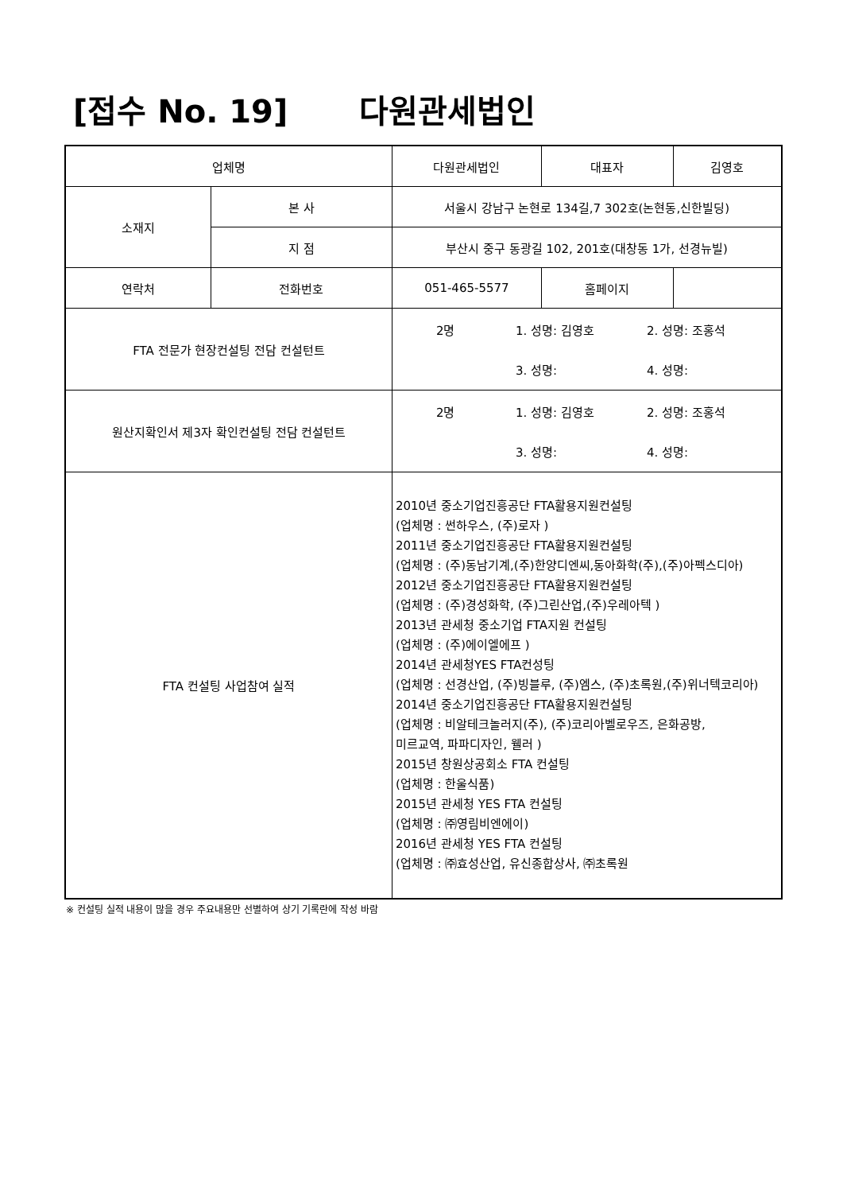[접수 No. 19] 다원관세법인
| 업체명 | | 다원관세법인 | 대표자 | 김영호 |
| 소재지 | 본 사 | 서울시 강남구 논현로 134길,7 302호(논현동,신한빌딩) | | |
| | 지 점 | 부산시 중구 동광길 102, 201호(대창동 1가, 선경뉴빌) | | |
| 연락처 | 전화번호 | 051-465-5577 | 홈페이지 | |
| FTA 전문가 현장컨설팅 전담 컨설턴트 | | / 2명 / 1. 성명: 김영호 / 2. 성명: 조홍석 / / / 3. 성명: / 4. 성명: / | | |
| 원산지확인서 제3자 확인컨설팅 전담 컨설턴트 | | / 2명 / 1. 성명: 김영호 / 2. 성명: 조홍석 / / / 3. 성명: / 4. 성명: / | | |
| FTA 컨설팅 사업참여 실적 | | 2010년 중소기업진흥공단 FTA활용지원컨설팅 (업체명 : 썬하우스, (주)로자 ) 2011년 중소기업진흥공단 FTA활용지원컨설팅 (업체명 : (주)동남기계,(주)한양디엔씨,동아화학(주),(주)아펙스디아) 2012년 중소기업진흥공단 FTA활용지원컨설팅 (업체명 : (주)경성화학, (주)그린산업,(주)우레아텍 ) 2013년 관세청 중소기업 FTA지원 컨설팅 (업체명 : (주)에이엘에프 ) 2014년 관세청YES FTA컨성팅 (업체명 : 선경산업, (주)빙블루, (주)엠스, (주)초록원,(주)위너텍코리아) 2014년 중소기업진흥공단 FTA활용지원컨설팅 (업체명 : 비알테크놀러지(주), (주)코리아벨로우즈, 은화공방, 미르교역, 파파디자인, 웰러 ) 2015년 창원상공회소 FTA 컨설팅 (업체명 : 한울식품) 2015년 관세청 YES FTA 컨설팅 (업체명 : ㈜영림비엔에이) 2016년 관세청 YES FTA 컨설팅 (업체명 : ㈜효성산업, 유신종합상사, ㈜초록원 | | |
※ 컨설팅 실적 내용이 많을 경우 주요내용만 선별하여 상기 기록란에 작성 바람